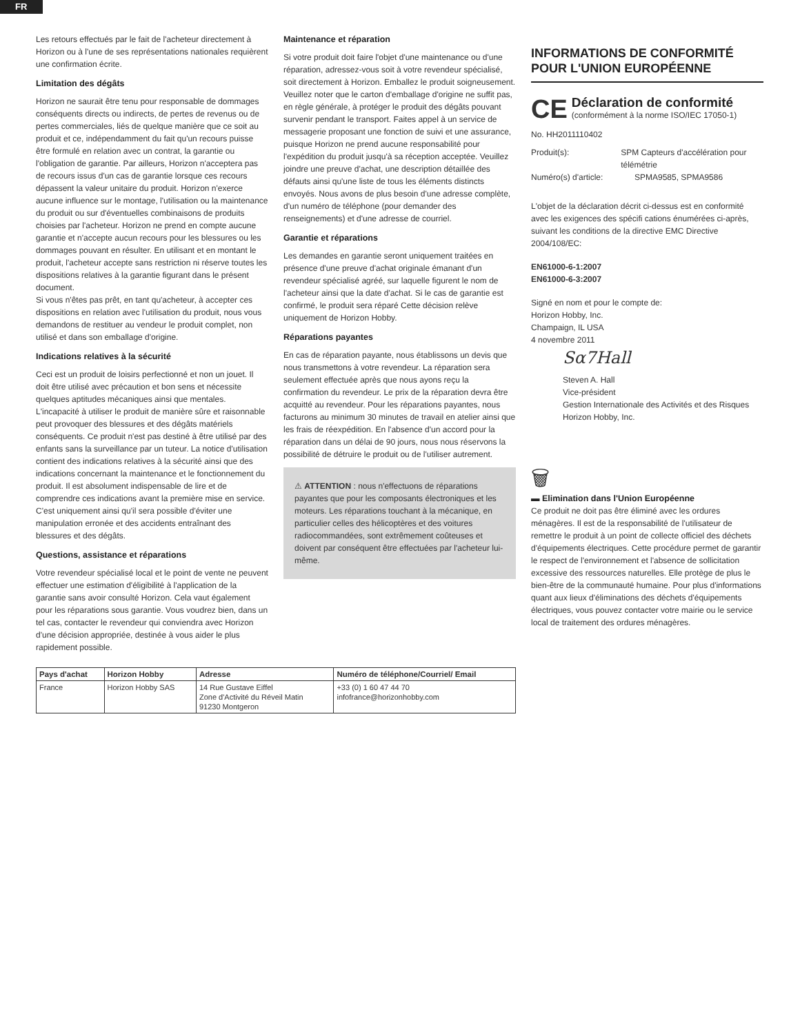FR
Les retours effectués par le fait de l'acheteur directement à Horizon ou à l'une de ses représentations nationales requièrent une confirmation écrite.
Limitation des dégâts
Horizon ne saurait être tenu pour responsable de dommages conséquents directs ou indirects, de pertes de revenus ou de pertes commerciales, liés de quelque manière que ce soit au produit et ce, indépendamment du fait qu'un recours puisse être formulé en relation avec un contrat, la garantie ou l'obligation de garantie. Par ailleurs, Horizon n'acceptera pas de recours issus d'un cas de garantie lorsque ces recours dépassent la valeur unitaire du produit. Horizon n'exerce aucune influence sur le montage, l'utilisation ou la maintenance du produit ou sur d'éventuelles combinaisons de produits choisies par l'acheteur. Horizon ne prend en compte aucune garantie et n'accepte aucun recours pour les blessures ou les dommages pouvant en résulter. En utilisant et en montant le produit, l'acheteur accepte sans restriction ni réserve toutes les dispositions relatives à la garantie figurant dans le présent document.
Si vous n'êtes pas prêt, en tant qu'acheteur, à accepter ces dispositions en relation avec l'utilisation du produit, nous vous demandons de restituer au vendeur le produit complet, non utilisé et dans son emballage d'origine.
Indications relatives à la sécurité
Ceci est un produit de loisirs perfectionné et non un jouet. Il doit être utilisé avec précaution et bon sens et nécessite quelques aptitudes mécaniques ainsi que mentales. L'incapacité à utiliser le produit de manière sûre et raisonnable peut provoquer des blessures et des dégâts matériels conséquents. Ce produit n'est pas destiné à être utilisé par des enfants sans la surveillance par un tuteur. La notice d'utilisation contient des indications relatives à la sécurité ainsi que des indications concernant la maintenance et le fonctionnement du produit. Il est absolument indispensable de lire et de comprendre ces indications avant la première mise en service. C'est uniquement ainsi qu'il sera possible d'éviter une manipulation erronée et des accidents entraînant des blessures et des dégâts.
Questions, assistance et réparations
Votre revendeur spécialisé local et le point de vente ne peuvent effectuer une estimation d'éligibilité à l'application de la garantie sans avoir consulté Horizon. Cela vaut également pour les réparations sous garantie. Vous voudrez bien, dans un tel cas, contacter le revendeur qui conviendra avec Horizon d'une décision appropriée, destinée à vous aider le plus rapidement possible.
Maintenance et réparation
Si votre produit doit faire l'objet d'une maintenance ou d'une réparation, adressez-vous soit à votre revendeur spécialisé, soit directement à Horizon. Emballez le produit soigneusement. Veuillez noter que le carton d'emballage d'origine ne suffit pas, en règle générale, à protéger le produit des dégâts pouvant survenir pendant le transport. Faites appel à un service de messagerie proposant une fonction de suivi et une assurance, puisque Horizon ne prend aucune responsabilité pour l'expédition du produit jusqu'à sa réception acceptée. Veuillez joindre une preuve d'achat, une description détaillée des défauts ainsi qu'une liste de tous les éléments distincts envoyés. Nous avons de plus besoin d'une adresse complète, d'un numéro de téléphone (pour demander des renseignements) et d'une adresse de courriel.
Garantie et réparations
Les demandes en garantie seront uniquement traitées en présence d'une preuve d'achat originale émanant d'un revendeur spécialisé agréé, sur laquelle figurent le nom de l'acheteur ainsi que la date d'achat. Si le cas de garantie est confirmé, le produit sera réparé Cette décision relève uniquement de Horizon Hobby.
Réparations payantes
En cas de réparation payante, nous établissons un devis que nous transmettons à votre revendeur. La réparation sera seulement effectuée après que nous ayons reçu la confirmation du revendeur. Le prix de la réparation devra être acquitté au revendeur. Pour les réparations payantes, nous facturons au minimum 30 minutes de travail en atelier ainsi que les frais de réexpédition. En l'absence d'un accord pour la réparation dans un délai de 90 jours, nous nous réservons la possibilité de détruire le produit ou de l'utiliser autrement.
⚠ ATTENTION : nous n'effectuons de réparations payantes que pour les composants électroniques et les moteurs. Les réparations touchant à la mécanique, en particulier celles des hélicoptères et des voitures radiocommandées, sont extrêmement coûteuses et doivent par conséquent être effectuées par l'acheteur lui-même.
INFORMATIONS DE CONFORMITÉ POUR L'UNION EUROPÉENNE
CE
Déclaration de conformité
(conformément à la norme ISO/IEC 17050-1)
No. HH2011110402
Produit(s): SPM Capteurs d'accélération pour télémétrie
Numéro(s) d'article: SPMA9585, SPMA9586
L'objet de la déclaration décrit ci-dessus est en conformité avec les exigences des spécifi cations énumérées ci-après, suivant les conditions de la directive EMC Directive 2004/108/EC:
EN61000-6-1:2007
EN61000-6-3:2007
Signé en nom et pour le compte de:
Horizon Hobby, Inc.
Champaign, IL USA
4 novembre 2011
Sα7Hall
Steven A. Hall
Vice-président
Gestion Internationale des Activités et des Risques
Horizon Hobby, Inc.
🗑
▬ Elimination dans l'Union Européenne
Ce produit ne doit pas être éliminé avec les ordures ménagères. Il est de la responsabilité de l'utilisateur de remettre le produit à un point de collecte officiel des déchets d'équipements électriques. Cette procédure permet de garantir le respect de l'environnement et l'absence de sollicitation excessive des ressources naturelles. Elle protège de plus le bien-être de la communauté humaine. Pour plus d'informations quant aux lieux d'éliminations des déchets d'équipements électriques, vous pouvez contacter votre mairie ou le service local de traitement des ordures ménagères.
| Pays d'achat | Horizon Hobby | Adresse | Numéro de téléphone/Courriel/ Email |
| --- | --- | --- | --- |
| France | Horizon Hobby SAS | 14 Rue Gustave Eiffel Zone d'Activité du Réveil Matin 91230 Montgeron | +33 (0) 1 60 47 44 70 infofrance@horizonhobby.com |